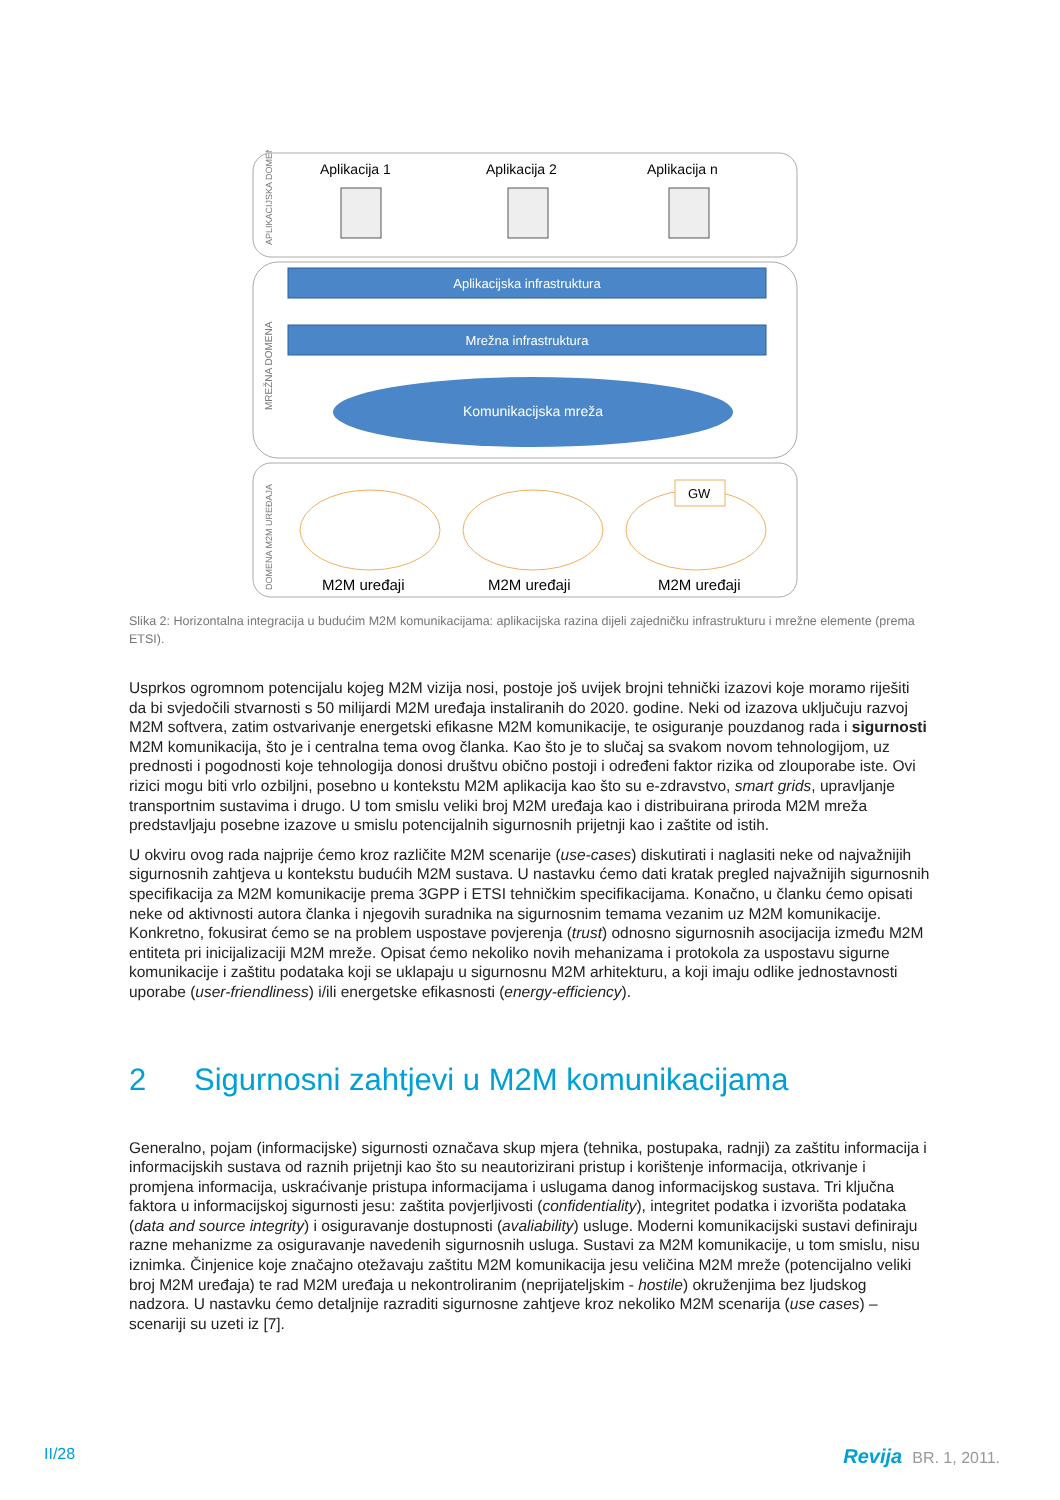Aplikacija 1
Aplikacija 2
Aplikacija n
APLIKACIJSKA DOMENA
MREŽNA DOMENA
DOMENA M2M UREĐAJA
Aplikacijska infrastruktura
Mrežna infrastruktura
Komunikacijska mreža
GW
M2M uređaji
M2M uređaji
M2M uređaji
Slika 2: Horizontalna integracija u budućim M2M komunikacijama: aplikacijska razina dijeli zajedničku infrastrukturu i mrežne elemente (prema ETSI).
Usprkos ogromnom potencijalu kojeg M2M vizija nosi, postoje još uvijek brojni tehnički izazovi koje moramo riješiti da bi svjedočili stvarnosti s 50 milijardi M2M uređaja instaliranih do 2020. godine. Neki od izazova uključuju razvoj M2M softvera, zatim ostvarivanje energetski efikasne M2M komunikacije, te osiguranje pouzdanog rada i sigurnosti M2M komunikacija, što je i centralna tema ovog članka. Kao što je to slučaj sa svakom novom tehnologijom, uz prednosti i pogodnosti koje tehnologija donosi društvu obično postoji i određeni faktor rizika od zlouporabe iste. Ovi rizici mogu biti vrlo ozbiljni, posebno u kontekstu M2M aplikacija kao što su e-zdravstvo, smart grids, upravljanje transportnim sustavima i drugo. U tom smislu veliki broj M2M uređaja kao i distribuirana priroda M2M mreža predstavljaju posebne izazove u smislu potencijalnih sigurnosnih prijetnji kao i zaštite od istih.
U okviru ovog rada najprije ćemo kroz različite M2M scenarije (use-cases) diskutirati i naglasiti neke od najvažnijih sigurnosnih zahtjeva u kontekstu budućih M2M sustava. U nastavku ćemo dati kratak pregled najvažnijih sigurnosnih specifikacija za M2M komunikacije prema 3GPP i ETSI tehničkim specifikacijama. Konačno, u članku ćemo opisati neke od aktivnosti autora članka i njegovih suradnika na sigurnosnim temama vezanim uz M2M komunikacije. Konkretno, fokusirat ćemo se na problem uspostave povjerenja (trust) odnosno sigurnosnih asocijacija između M2M entiteta pri inicijalizaciji M2M mreže. Opisat ćemo nekoliko novih mehanizama i protokola za uspostavu sigurne komunikacije i zaštitu podataka koji se uklapaju u sigurnosnu M2M arhitekturu, a koji imaju odlike jednostavnosti uporabe (user-friendliness) i/ili energetske efikasnosti (energy-efficiency).
2 Sigurnosni zahtjevi u M2M komunikacijama
Generalno, pojam (informacijske) sigurnosti označava skup mjera (tehnika, postupaka, radnji) za zaštitu informacija i informacijskih sustava od raznih prijetnji kao što su neautorizirani pristup i korištenje informacija, otkrivanje i promjena informacija, uskraćivanje pristupa informacijama i uslugama danog informacijskog sustava. Tri ključna faktora u informacijskoj sigurnosti jesu: zaštita povjerljivosti (confidentiality), integritet podatka i izvorišta podataka (data and source integrity) i osiguravanje dostupnosti (avaliability) usluge. Moderni komunikacijski sustavi definiraju razne mehanizme za osiguravanje navedenih sigurnosnih usluga. Sustavi za M2M komunikacije, u tom smislu, nisu iznimka. Činjenice koje značajno otežavaju zaštitu M2M komunikacija jesu veličina M2M mreže (potencijalno veliki broj M2M uređaja) te rad M2M uređaja u nekontroliranim (neprijateljskim - hostile) okruženjima bez ljudskog nadzora. U nastavku ćemo detaljnije razraditi sigurnosne zahtjeve kroz nekoliko M2M scenarija (use cases) – scenariji su uzeti iz [7].
II/28
Revija BR. 1, 2011.